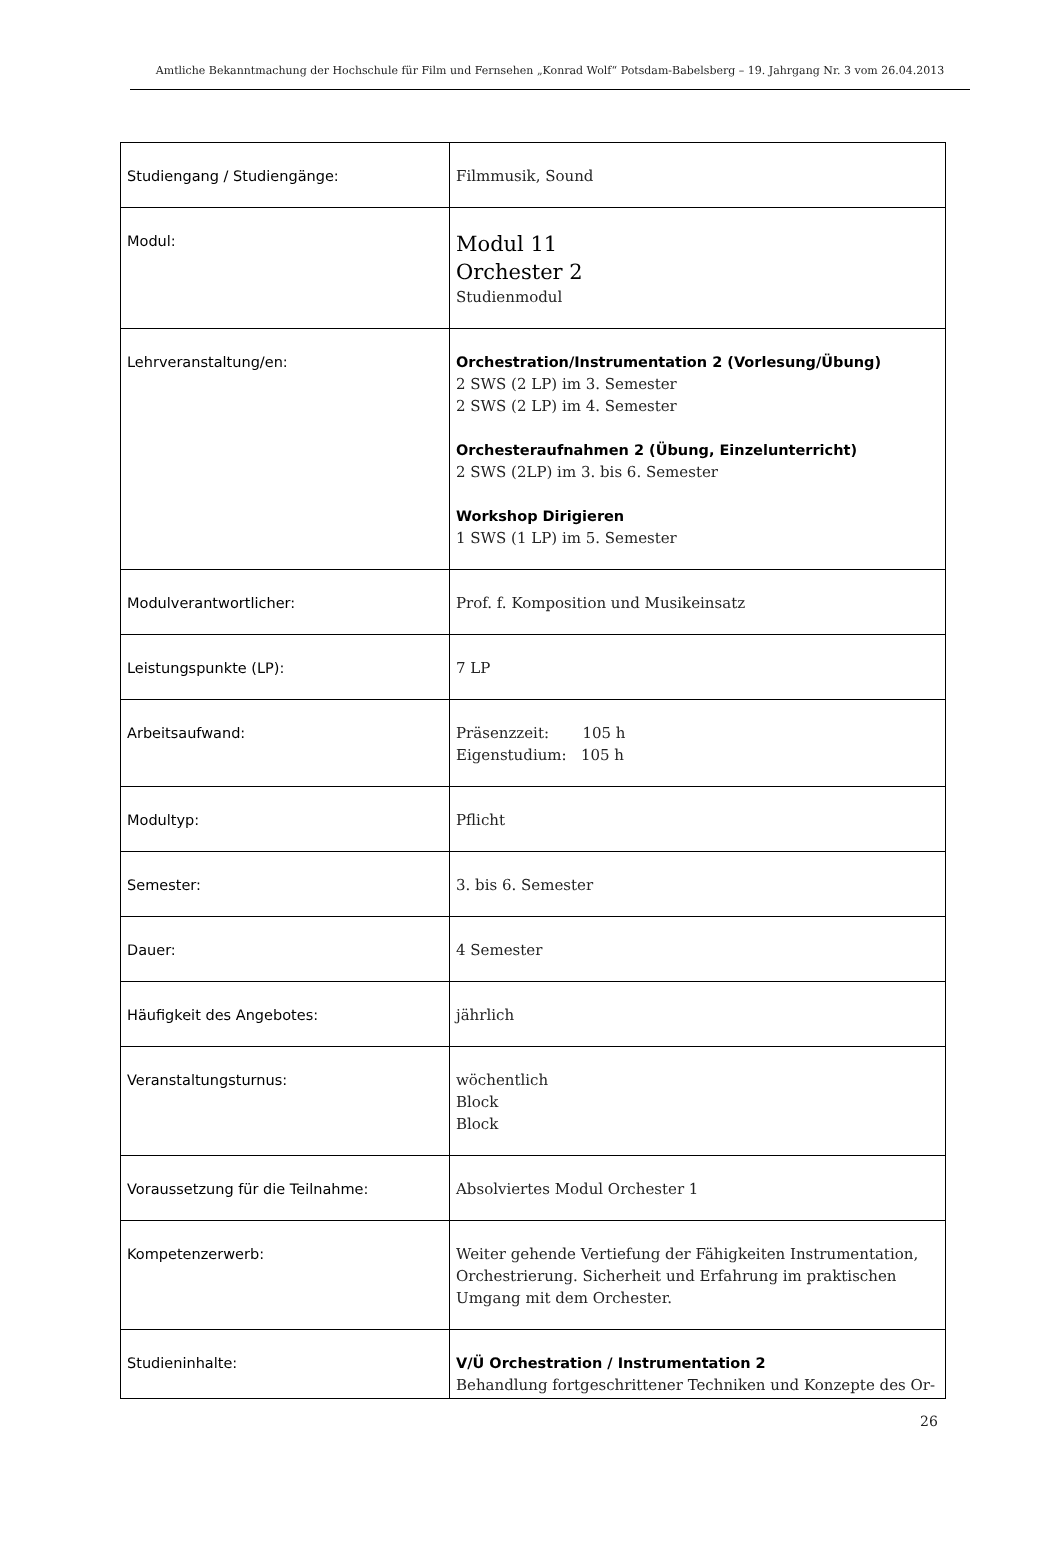Amtliche Bekanntmachung der Hochschule für Film und Fernsehen „Konrad Wolf“ Potsdam-Babelsberg – 19. Jahrgang Nr. 3 vom 26.04.2013
| Studiengang / Studiengänge: | Filmmusik, Sound |
| Modul: | Modul 11 Orchester 2 Studienmodul |
| Lehrveranstaltung/en: | Orchestration/Instrumentation 2 (Vorlesung/Übung) 2 SWS (2 LP) im 3. Semester 2 SWS (2 LP) im 4. Semester Orchesteraufnahmen 2 (Übung, Einzelunterricht) 2 SWS (2LP) im 3. bis 6. Semester Workshop Dirigieren 1 SWS (1 LP) im 5. Semester |
| Modulverantwortlicher: | Prof. f. Komposition und Musikeinsatz |
| Leistungspunkte (LP): | 7 LP |
| Arbeitsaufwand: | Präsenzzeit: 105 h Eigenstudium: 105 h |
| Modultyp: | Pflicht |
| Semester: | 3. bis 6. Semester |
| Dauer: | 4 Semester |
| Häufigkeit des Angebotes: | jährlich |
| Veranstaltungsturnus: | wöchentlich Block Block |
| Voraussetzung für die Teilnahme: | Absolviertes Modul Orchester 1 |
| Kompetenzerwerb: | Weiter gehende Vertiefung der Fähigkeiten Instrumentation, Orchestrierung. Sicherheit und Erfahrung im praktischen Umgang mit dem Orchester. |
| Studieninhalte: | V/Ü Orchestration / Instrumentation 2 Behandlung fortgeschrittener Techniken und Konzepte des Or- |
26